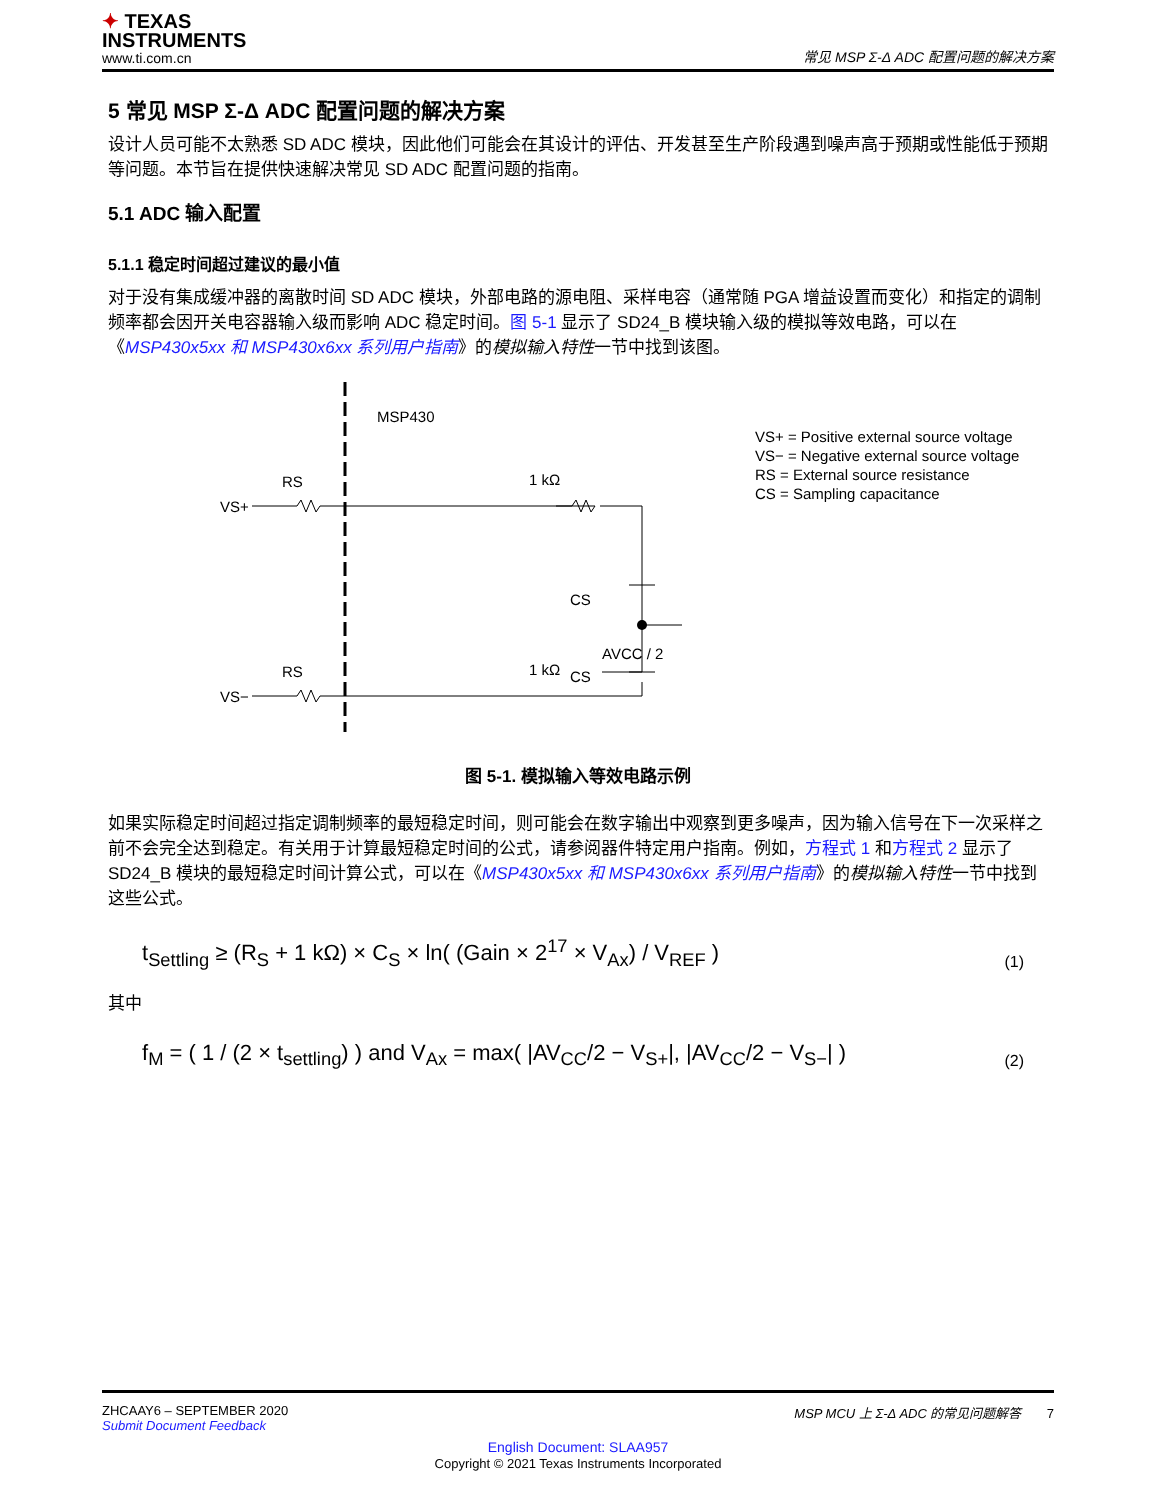✦ TEXAS
INSTRUMENTS
www.ti.com.cn
常见 MSP Σ-Δ ADC 配置问题的解决方案
5 常见 MSP Σ-Δ ADC 配置问题的解决方案
设计人员可能不太熟悉 SD ADC 模块，因此他们可能会在其设计的评估、开发甚至生产阶段遇到噪声高于预期或性能低于预期等问题。本节旨在提供快速解决常见 SD ADC 配置问题的指南。
5.1 ADC 输入配置
5.1.1 稳定时间超过建议的最小值
对于没有集成缓冲器的离散时间 SD ADC 模块，外部电路的源电阻、采样电容（通常随 PGA 增益设置而变化）和指定的调制频率都会因开关电容器输入级而影响 ADC 稳定时间。图 5-1 显示了 SD24_B 模块输入级的模拟等效电路，可以在《MSP430x5xx 和 MSP430x6xx 系列用户指南》的模拟输入特性一节中找到该图。
MSP430
RS
VS+
1 kΩ
CS
AVCC / 2
CS
RS
VS−
1 kΩ
VS+ = Positive external source voltage
VS− = Negative external source voltage
RS = External source resistance
CS = Sampling capacitance
图 5-1. 模拟输入等效电路示例
如果实际稳定时间超过指定调制频率的最短稳定时间，则可能会在数字输出中观察到更多噪声，因为输入信号在下一次采样之前不会完全达到稳定。有关用于计算最短稳定时间的公式，请参阅器件特定用户指南。例如，方程式 1 和方程式 2 显示了 SD24_B 模块的最短稳定时间计算公式，可以在《MSP430x5xx 和 MSP430x6xx 系列用户指南》的模拟输入特性一节中找到这些公式。
t<sub>Settling</sub> ≥ (R<sub>S</sub> + 1 kΩ) × C<sub>S</sub> × ln( (Gain × 2<sup>17</sup> × V<sub>Ax</sub>) / V<sub>REF</sub> )
(1)
其中
f<sub>M</sub> = ( 1 / (2 × t<sub>settling</sub>) ) and V<sub>Ax</sub> = max( |AV<sub>CC</sub>/2 − V<sub>S+</sub>|, |AV<sub>CC</sub>/2 − V<sub>S−</sub>| )
(2)
ZHCAAY6 – SEPTEMBER 2020
Submit Document Feedback
MSP MCU 上 Σ-Δ ADC 的常见问题解答 7
English Document: SLAA957
Copyright © 2021 Texas Instruments Incorporated